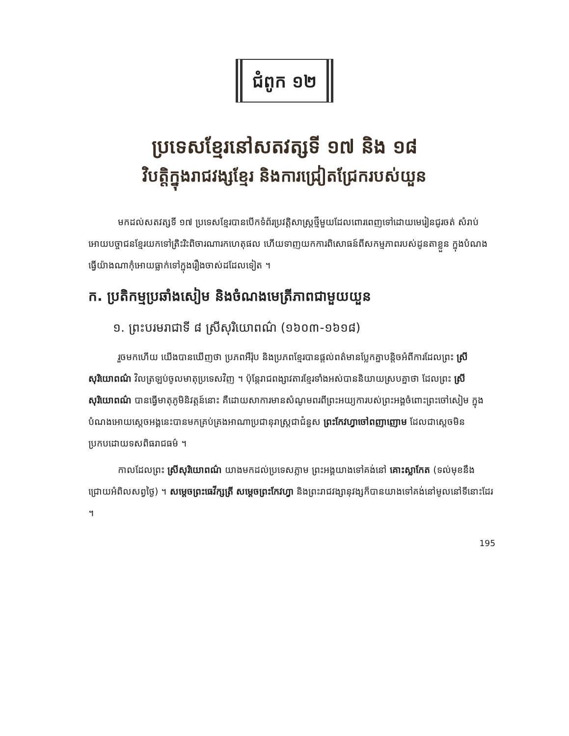ជំពូក ១២
ប្រទេសខ្មែរនៅសតវត្សទី ១៧ និង ១៨
វិបត្តិក្នុងរាជវង្សខ្មែរ និងការជ្រៀតជ្រែករបស់យួន
មកដល់សតវត្សទី ១៧ ប្រទេសខ្មែរបានបើកទំព័រប្រវត្តិសាស្ត្រថ្មីមួយដែលពោរពេញទៅដោយមេរៀនជូរចត់ សំរាប់អោយបច្ចាជនខ្មែរយកទៅត្រិះរិះពិចារណារកហេតុផល ហើយទាញយកការពិសោធន៍ពីសកម្មភាពរបស់ដូនតាខ្លួន ក្នុងបំណងធ្វើយ៉ាងណាកុំអោយធ្លាក់ទៅក្នុងរឿងចាស់ដដែលទៀត ។
ក. ប្រតិកម្មប្រឆាំងសៀម និងចំណងមេត្រីភាពជាមួយយួន
១. ព្រះបរមរាជាទី ៨ ស្រីសុរិយោពណ៌ (១៦០៣-១៦១៨)
រួចមកហើយ យើងបានឃើញថា ប្រភពអឺរ៉ុប និងប្រភពខ្មែរបានផ្តល់ពត៌មានប្លែកគ្នាបន្តិចអំពីការដែលព្រះ ស្រីសុរិយោពណ៌ វិលត្រឡប់ចូលមាតុប្រទេសវិញ ។ ប៉ុន្តែរាជពង្សាវតារខ្មែរទាំងអស់បាននិយាយស្របគ្នាថា ដែលព្រះ ស្រីសុរិយោពណ៌ បានធ្វើមាតុភូមិនិវត្តន៍នោះ គឺដោយសាការមានសំណូមពរពីព្រះអយ្យការបស់ព្រះអង្គចំពោះព្រះចៅសៀម ក្នុងបំណងអោយស្តេចអង្គនេះបានមកគ្រប់គ្រងអាណាប្រជានុរាស្ត្រជាជំនួស ព្រះកែវហ្វាចៅពញាញោម ដែលជាស្តេចមិនប្រកបដោយទសពិធរាជធម៌ ។
កាលដែលព្រះ ស្រីសុរិយោពណ៌ យាងមកដល់ប្រទេសភ្លាម ព្រះអង្គយាងទៅគង់នៅ គោះស្លាកែត (ទល់មុខនឹងជ្រោយអំពិលសព្វថ្ងៃ) ។ សម្តេចព្រះធេវីក្សត្រី សម្តេចព្រះកែវហ្វា និងព្រះរាជវង្សានុវង្សក៏បានយាងទៅគង់នៅមូលនៅទីនោះដែរ ។
195